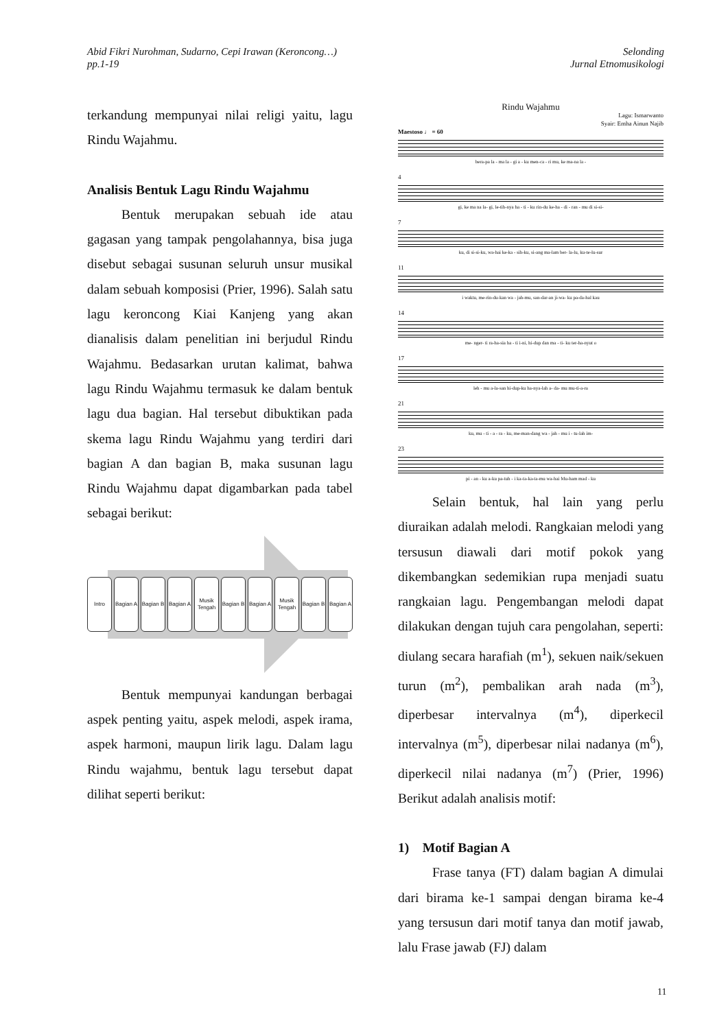Abid Fikri Nurohman, Sudarno, Cepi Irawan (Keroncong…)
pp.1-19
Selonding
Jurnal Etnomusikologi
terkandung mempunyai nilai religi yaitu, lagu Rindu Wajahmu.
Analisis Bentuk Lagu Rindu Wajahmu
Bentuk merupakan sebuah ide atau gagasan yang tampak pengolahannya, bisa juga disebut sebagai susunan seluruh unsur musikal dalam sebuah komposisi (Prier, 1996). Salah satu lagu keroncong Kiai Kanjeng yang akan dianalisis dalam penelitian ini berjudul Rindu Wajahmu. Bedasarkan urutan kalimat, bahwa lagu Rindu Wajahmu termasuk ke dalam bentuk lagu dua bagian. Hal tersebut dibuktikan pada skema lagu Rindu Wajahmu yang terdiri dari bagian A dan bagian B, maka susunan lagu Rindu Wajahmu dapat digambarkan pada tabel sebagai berikut:
Intro Bagian A Bagian B Bagian A Musik Tengah Bagian B Bagian A Musik Tengah Bagian B Bagian A
Bentuk mempunyai kandungan berbagai aspek penting yaitu, aspek melodi, aspek irama, aspek harmoni, maupun lirik lagu. Dalam lagu Rindu wajahmu, bentuk lagu tersebut dapat dilihat seperti berikut:
Rindu Wajahmu
Lagu: Ismarwanto
Syair: Emha Ainun Najib
Maestoso ♩ = 60
bera-pa la - ma la - gi a - ku men-ca - ri mu, ke ma-na la -
4
gi, ke ma na la- gi, le-tih-nya ha - ti - ku rin-du ke-ha - di - ran - mu di si-si-
7
ku, di si-si-ku, wa-hai ke-ka - sih-ku, si-ang ma-lam ber- la-lu, ku-te-lu-sur
11
i waktu, me-rin-du-kan wa - jah-mu, san-dar-an ji-wa- ku pa-da-hal kau
14
me- nger- ti ra-ha-sia ha - ti i-ni, hi-dup dan ma - ti- ku ter-ha-nyut o
17
leh - mu a-la-san hi-dup-ku ha-nya-lah a- da- mu mu-ti-a-ra
21
ku, mu - ti - a - ra - ku, me-man-dang wa - jah - mu i - tu-lah im-
23
pi - an - ku a-ku pa-tuh - i ka-ta-ka-ta-mu wa-hai Mu-ham mad - ku
Selain bentuk, hal lain yang perlu diuraikan adalah melodi. Rangkaian melodi yang tersusun diawali dari motif pokok yang dikembangkan sedemikian rupa menjadi suatu rangkaian lagu. Pengembangan melodi dapat dilakukan dengan tujuh cara pengolahan, seperti: diulang secara harafiah (m<sup>1</sup>), sekuen naik/sekuen turun (m<sup>2</sup>), pembalikan arah nada (m<sup>3</sup>), diperbesar intervalnya (m<sup>4</sup>), diperkecil intervalnya (m<sup>5</sup>), diperbesar nilai nadanya (m<sup>6</sup>), diperkecil nilai nadanya (m<sup>7</sup>) (Prier, 1996) Berikut adalah analisis motif:
1) Motif Bagian A
Frase tanya (FT) dalam bagian A dimulai dari birama ke-1 sampai dengan birama ke-4 yang tersusun dari motif tanya dan motif jawab, lalu Frase jawab (FJ) dalam
11